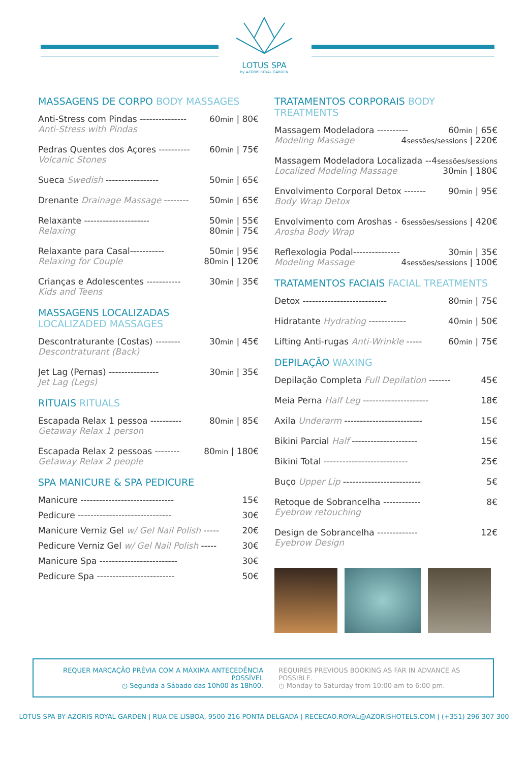LOTUS SPA
by AZORIS ROYAL GARDEN
MASSAGENS DE CORPO BODY MASSAGES
Anti-Stress com Pindas --------------- 60min | 80€
Anti-Stress with Pindas
Pedras Quentes dos Açores ---------- 60min | 75€
Volcanic Stones
Sueca Swedish ----------------- 50min | 65€
Drenante Drainage Massage -------- 50min | 65€
Relaxante --------------------- 50min | 55€
Relaxing 80min | 75€
Relaxante para Casal----------- 50min | 95€
Relaxing for Couple 80min | 120€
Crianças e Adolescentes ----------- 30min | 35€
Kids and Teens
MASSAGENS LOCALIZADAS
LOCALIZADED MASSAGES
Descontraturante (Costas) -------- 30min | 45€
Descontraturant (Back)
Jet Lag (Pernas) ---------------- 30min | 35€
Jet Lag (Legs)
RITUAIS RITUALS
Escapada Relax 1 pessoa ---------- 80min | 85€
Getaway Relax 1 person
Escapada Relax 2 pessoas -------- 80min | 180€
Getaway Relax 2 people
SPA MANICURE & SPA PEDICURE
Manicure ------------------------------ 15€
Pedicure ------------------------------ 30€
Manicure Verniz Gel w/ Gel Nail Polish ----- 20€
Pedicure Verniz Gel w/ Gel Nail Polish ----- 30€
Manicure Spa ------------------------- 30€
Pedicure Spa ------------------------- 50€
TRATAMENTOS CORPORAIS BODY TREATMENTS
Massagem Modeladora ---------- 60min | 65€
Modeling Massage 4sessões/sessions | 220€
Massagem Modeladora Localizada -- 4sessões/sessions
Localized Modeling Massage 30min | 180€
Envolvimento Corporal Detox ------- 90min | 95€
Body Wrap Detox
Envolvimento com Aroshas - 6sessões/sessions | 420€
Arosha Body Wrap
Reflexologia Podal--------------- 30min | 35€
Modeling Massage 4sessões/sessions | 100€
TRATAMENTOS FACIAIS FACIAL TREATMENTS
Detox --------------------------- 80min | 75€
Hidratante Hydrating ------------ 40min | 50€
Lifting Anti-rugas Anti-Wrinkle ----- 60min | 75€
DEPILAÇÃO WAXING
Depilação Completa Full Depilation ------- 45€
Meia Perna Half Leg --------------------- 18€
Axila Underarm ------------------------- 15€
Bikini Parcial Half --------------------- 15€
Bikini Total --------------------------- 25€
Buço Upper Lip ------------------------- 5€
Retoque de Sobrancelha ------------ 8€
Eyebrow retouching
Design de Sobrancelha ------------- 12€
Eyebrow Design
REQUER MARCAÇÃO PRÉVIA COM A MÁXIMA ANTECEDÊNCIA POSSÍVEL
◷ Segunda a Sábado das 10h00 às 18h00.
REQUIRES PREVIOUS BOOKING AS FAR IN ADVANCE AS POSSIBLE.
◷ Monday to Saturday from 10:00 am to 6:00 pm.
LOTUS SPA BY AZORIS ROYAL GARDEN | RUA DE LISBOA, 9500-216 PONTA DELGADA | RECECAO.ROYAL@AZORISHOTELS.COM | (+351) 296 307 300